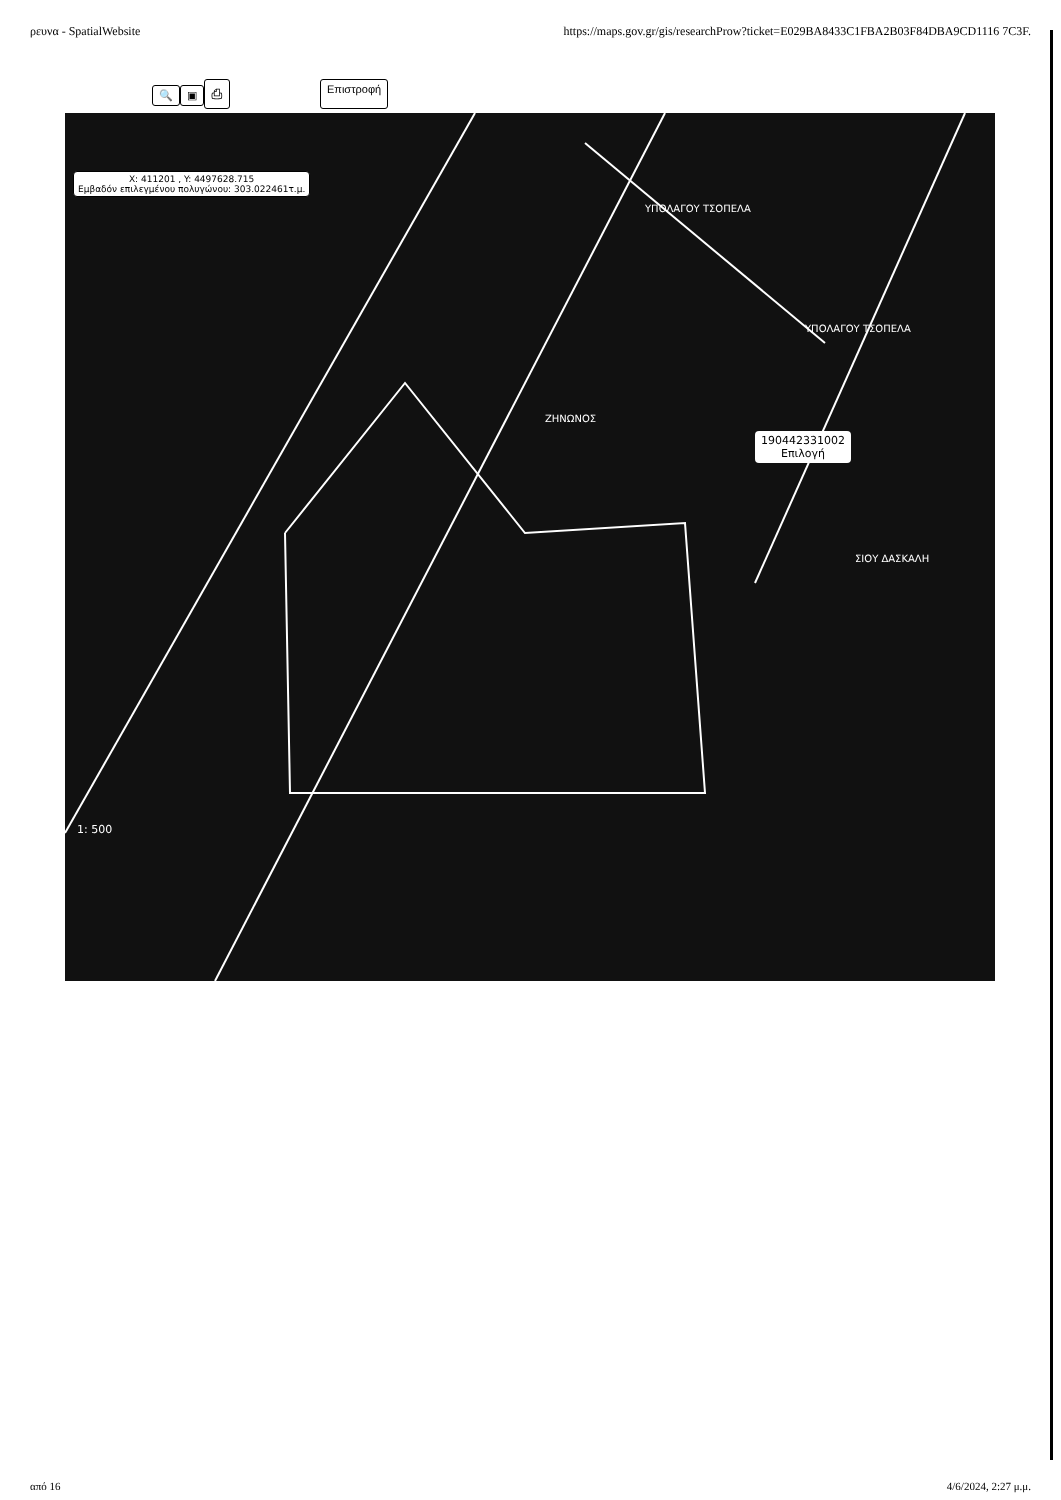ρευνα - SpatialWebsite https://maps.gov.gr/gis/researchProw?ticket=E029BA8433C1FBA2B03F84DBA9CD1116 7C3F.
🔍 ▣ ⎙ Επιστροφή
X: 411201 , Y: 4497628.715
Εμβαδόν επιλεγμένου πολυγώνου: 303.022461τ.μ.
ΥΠΟΛΑΓΟΥ ΤΣΟΠΕΛΑ
ΥΠΟΛΑΓΟΥ ΤΣΟΠΕΛΑ
ΖΗΝΩΝΟΣ
ΣΙΟΥ ΔΑΣΚΑΛΗ
190442331002
Επιλογή
1: 500
από 16 4/6/2024, 2:27 μ.μ.